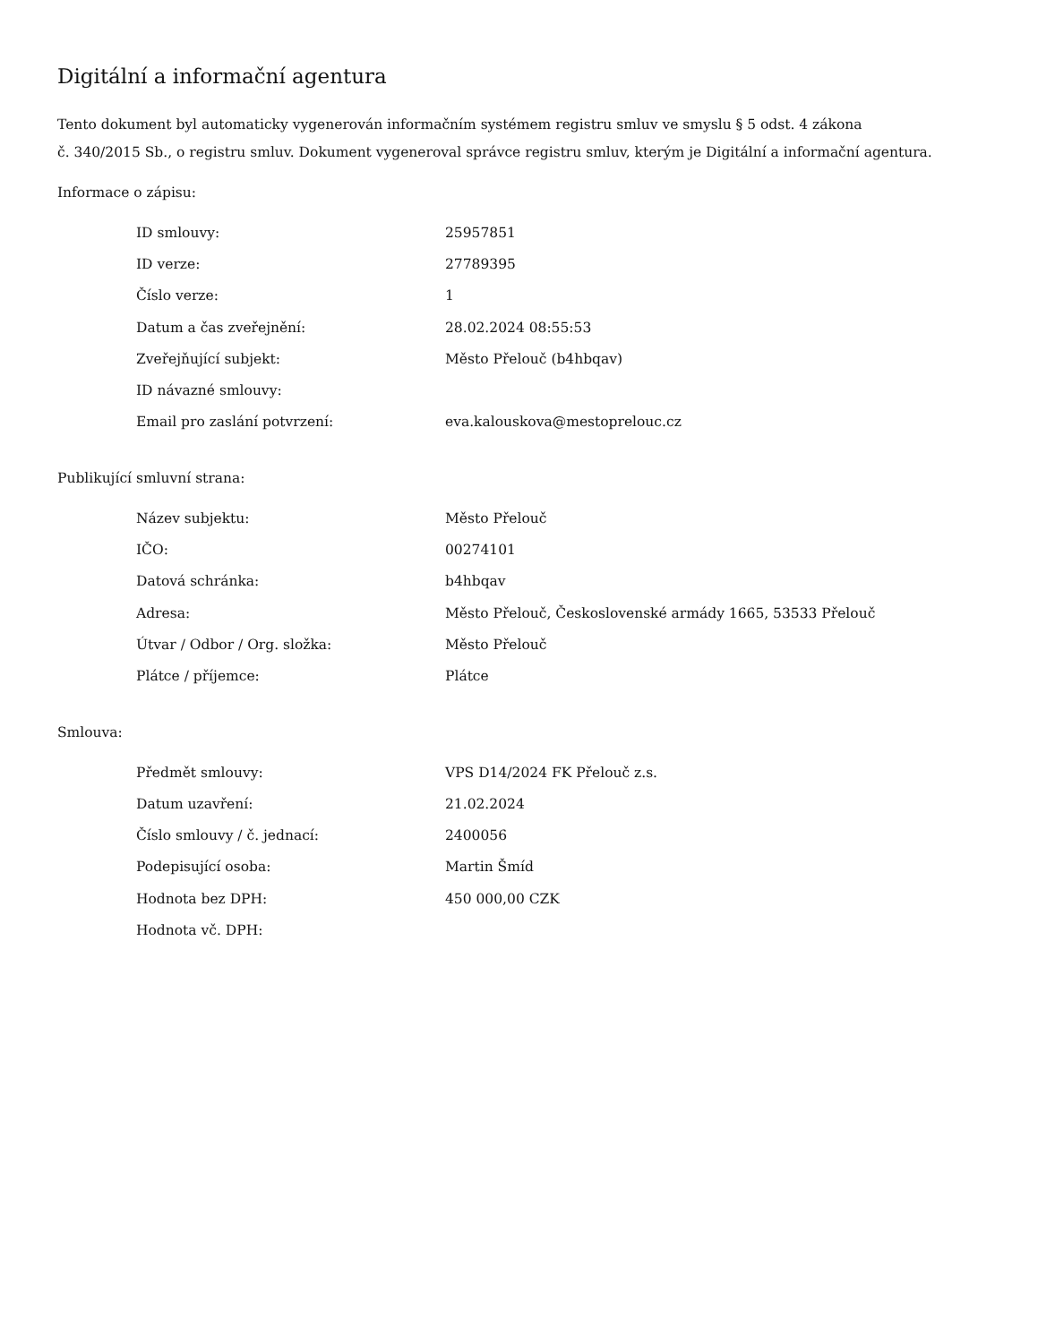Digitální a informační agentura
Tento dokument byl automaticky vygenerován informačním systémem registru smluv ve smyslu § 5 odst. 4 zákona
č. 340/2015 Sb., o registru smluv. Dokument vygeneroval správce registru smluv, kterým je Digitální a informační agentura.
Informace o zápisu:
| ID smlouvy: | 25957851 |
| ID verze: | 27789395 |
| Číslo verze: | 1 |
| Datum a čas zveřejnění: | 28.02.2024 08:55:53 |
| Zveřejňující subjekt: | Město Přelouč (b4hbqav) |
| ID návazné smlouvy: | |
| Email pro zaslání potvrzení: | eva.kalouskova@mestoprelouc.cz |
Publikující smluvní strana:
| Název subjektu: | Město Přelouč |
| IČO: | 00274101 |
| Datová schránka: | b4hbqav |
| Adresa: | Město Přelouč, Československé armády 1665, 53533 Přelouč |
| Útvar / Odbor / Org. složka: | Město Přelouč |
| Plátce / příjemce: | Plátce |
Smlouva:
| Předmět smlouvy: | VPS D14/2024 FK Přelouč z.s. |
| Datum uzavření: | 21.02.2024 |
| Číslo smlouvy / č. jednací: | 2400056 |
| Podepisující osoba: | Martin Šmíd |
| Hodnota bez DPH: | 450 000,00 CZK |
| Hodnota vč. DPH: | |